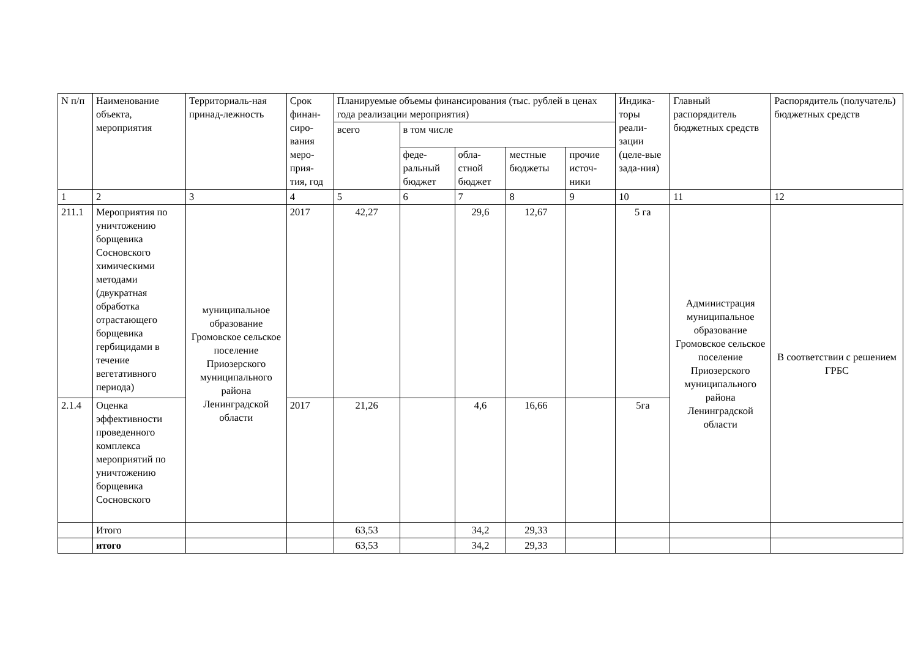| N п/п | Наименование объекта, мероприятия | Территориаль-ная принад-лежность | Срок финан-сиро-вания меро-прия-тия, год | Планируемые объемы финансирования (тыс. рублей в ценах года реализации мероприятия) | | | | | Индика-торы реали-зации (целе-вые зада-ния) | Главный распорядитель бюджетных средств | Распорядитель (получатель) бюджетных средств |
| | | | | всего | в том числе | | | | | | |
| | | | | | феде-ральный бюджет | обла-стной бюджет | местные бюджеты | прочие источ-ники | | | |
| 1 | 2 | 3 | 4 | 5 | 6 | 7 | 8 | 9 | 10 | 11 | 12 |
| 211.1 | Мероприятия по уничтожению борщевика Сосновского химическими методами (двукратная обработка отрастающего борщевика гербицидами в течение вегетативного периода) | муниципальное образование Громовское сельское поселение Приозерского муниципального района Ленинградской области | 2017 | 42,27 | | 29,6 | 12,67 | | 5 га | Администрация муниципальное образование Громовское сельское поселение Приозерского муниципального района Ленинградской области | В соответствии с решением ГРБС |
| 2.1.4 | Оценка эффективности проведенного комплекса мероприятий по уничтожению борщевика Сосновского | | 2017 | 21,26 | | 4,6 | 16,66 | | 5га | | |
| | Итого | | | 63,53 | | 34,2 | 29,33 | | | | |
| | итого | | | 63,53 | | 34,2 | 29,33 | | | | |